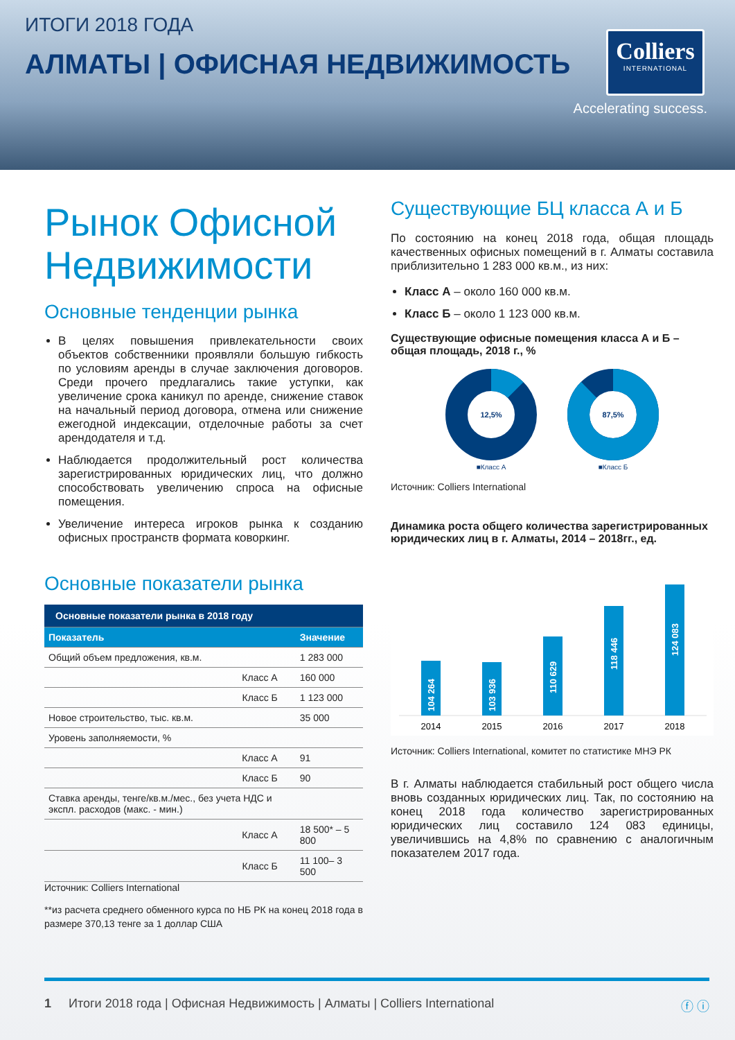ИТОГИ 2018 ГОДА
АЛМАТЫ | ОФИСНАЯ НЕДВИЖИМОСТЬ
Colliers
INTERNATIONAL
Accelerating success.
Рынок Офисной Недвижимости
Основные тенденции рынка
В целях повышения привлекательности своих объектов собственники проявляли большую гибкость по условиям аренды в случае заключения договоров. Среди прочего предлагались такие уступки, как увеличение срока каникул по аренде, снижение ставок на начальный период договора, отмена или снижение ежегодной индексации, отделочные работы за счет арендодателя и т.д.
Наблюдается продолжительный рост количества зарегистрированных юридических лиц, что должно способствовать увеличению спроса на офисные помещения.
Увеличение интереса игроков рынка к созданию офисных пространств формата коворкинг.
Основные показатели рынка
| Основные показатели рынка в 2018 году | |
| --- | --- |
| Показатель | Значение |
| Общий объем предложения, кв.м. | 1 283 000 |
| Класс А | 160 000 |
| Класс Б | 1 123 000 |
| Новое строительство, тыс. кв.м. | 35 000 |
| Уровень заполняемости, % | |
| Класс А | 91 |
| Класс Б | 90 |
| Ставка аренды, тенге/кв.м./мес., без учета НДС и экспл. расходов (макс. - мин.) | |
| Класс А | 18 500* – 5 800 |
| Класс Б | 11 100– 3 500 |
Источник: Colliers International
**из расчета среднего обменного курса по НБ РК на конец 2018 года в размере 370,13 тенге за 1 доллар США
Существующие БЦ класса А и Б
По состоянию на конец 2018 года, общая площадь качественных офисных помещений в г. Алматы составила приблизительно 1 283 000 кв.м., из них:
Класс А – около 160 000 кв.м.
Класс Б – около 1 123 000 кв.м.
Существующие офисные помещения класса А и Б – общая площадь, 2018 г., %
12,5%
■Класс А
87,5%
■Класс Б
Источник: Colliers International
Динамика роста общего количества зарегистрированных юридических лиц в г. Алматы, 2014 – 2018гг., ед.
104 264
103 936
110 629
118 446
124 083
2014
2015
2016
2017
2018
Источник: Colliers International, комитет по статистике МНЭ РК
В г. Алматы наблюдается стабильный рост общего числа вновь созданных юридических лиц. Так, по состоянию на конец 2018 года количество зарегистрированных юридических лиц составило 124 083 единицы, увеличившись на 4,8% по сравнению с аналогичным показателем 2017 года.
1 Итоги 2018 года | Офисная Недвижимость | Алматы | Colliers International ⓕ ⓘ